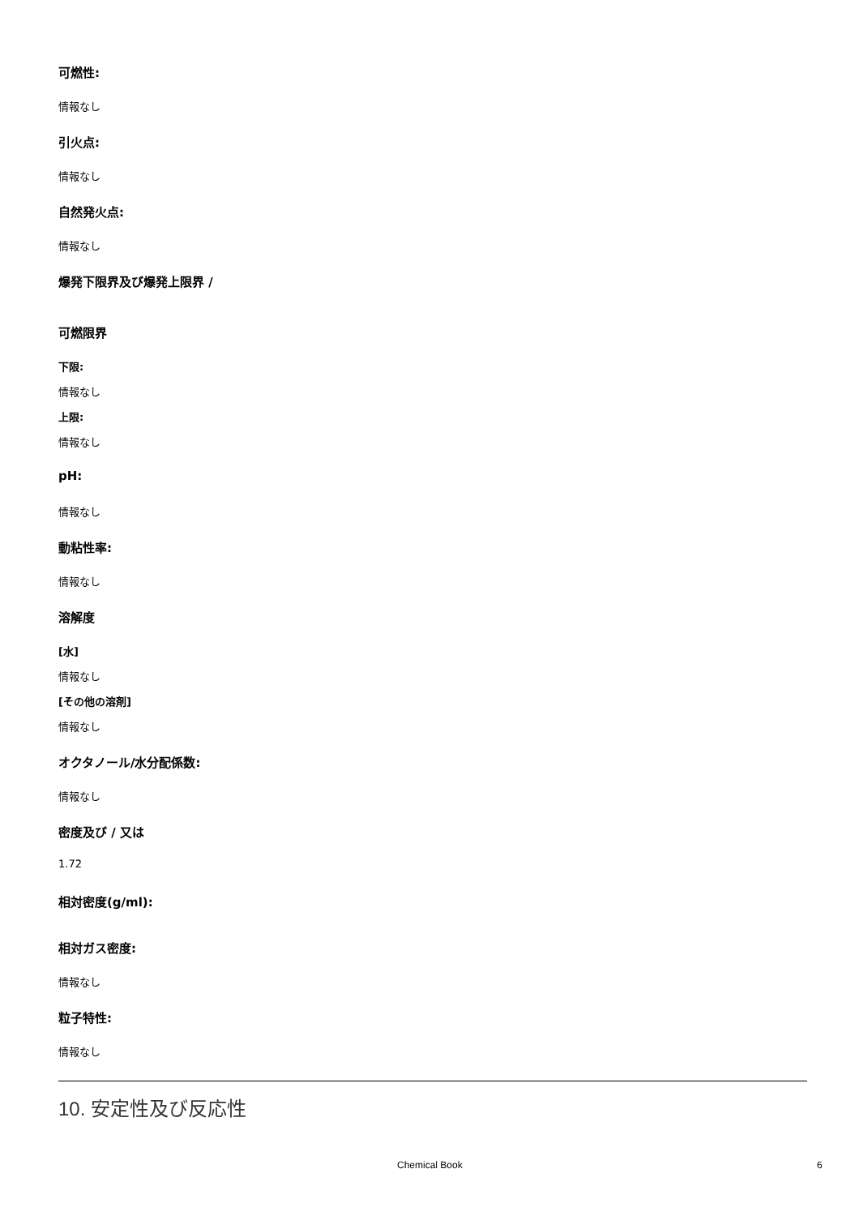可燃性:
情報なし
引火点:
情報なし
自然発火点:
情報なし
爆発下限界及び爆発上限界 /
可燃限界
下限:
情報なし
上限:
情報なし
pH:
情報なし
動粘性率:
情報なし
溶解度
[水]
情報なし
[その他の溶剤]
情報なし
オクタノール/水分配係数:
情報なし
密度及び / 又は
1.72
相対密度(g/ml):
相対ガス密度:
情報なし
粒子特性:
情報なし
10. 安定性及び反応性
Chemical Book 6